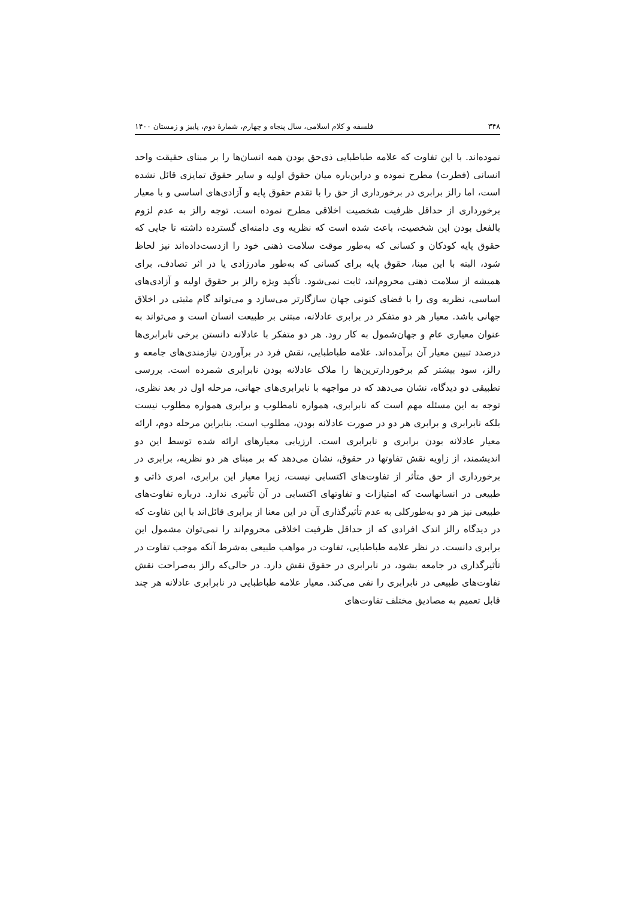۳۴۸ فلسفه و کلام اسلامی، سال پنجاه و چهارم، شمارهٔ دوم، پاییز و زمستان ۱۴۰۰
نموده‌اند. با این تفاوت که علامه طباطبایی ذی‌حق بودن همه انسان‌ها را بر مبنای حقیقت واحد انسانی (فطرت) مطرح نموده و دراین‌باره میان حقوق اولیه و سایر حقوق تمایزی قائل نشده است، اما رالز برابری در برخورداری از حق را با تقدم حقوق پایه و آزادی‌های اساسی و با معیار برخورداری از حداقل ظرفیت شخصیت اخلاقی مطرح نموده است. توجه رالز به عدم لزوم بالفعل بودن این شخصیت، باعث شده است که نظریه وی دامنه‌ای گسترده داشته تا جایی که حقوق پایه کودکان و کسانی که به‌طور موقت سلامت ذهنی خود را ازدست‌داده‌اند نیز لحاظ شود، البته با این مبنا، حقوق پایه برای کسانی که به‌طور مادرزادی یا در اثر تصادف، برای همیشه از سلامت ذهنی محروم‌اند، ثابت نمی‌شود. تأکید ویژه رالز بر حقوق اولیه و آزادی‌های اساسی، نظریه وی را با فضای کنونی جهان سازگارتر می‌سازد و می‌تواند گام مثبتی در اخلاق جهانی باشد. معیار هر دو متفکر در برابری عادلانه، مبتنی بر طبیعت انسان است و می‌تواند به عنوان معیاری عام و جهان‌شمول به کار رود. هر دو متفکر با عادلانه دانستن برخی نابرابری‌ها درصدد تبیین معیار آن برآمده‌اند. علامه طباطبایی، نقش فرد در برآوردن نیازمندی‌های جامعه و رالز، سود بیشتر کم برخوردارترین‌ها را ملاک عادلانه بودن نابرابری شمرده است. بررسی تطبیقی دو دیدگاه، نشان می‌دهد که در مواجهه با نابرابری‌های جهانی، مرحله اول در بعد نظری، توجه به این مسئله مهم است که نابرابری، همواره نامطلوب و برابری همواره مطلوب نیست بلکه نابرابری و برابری هر دو در صورت عادلانه بودن، مطلوب است. بنابراین مرحله دوم، ارائه معیار عادلانه بودن برابری و نابرابری است. ارزیابی معیارهای ارائه شده توسط این دو اندیشمند، از زاویه نقش تفاوتها در حقوق، نشان می‌دهد که بر مبنای هر دو نظریه، برابری در برخورداری از حق متأثر از تفاوت‌های اکتسابی نیست، زیرا معیار این برابری، امری ذاتی و طبیعی در انسانهاست که امتیازات و تفاوتهای اکتسابی در آن تأثیری ندارد. درباره تفاوت‌های طبیعی نیز هر دو به‌طورکلی به عدم تأثیرگذاری آن در این معنا از برابری قائل‌اند با این تفاوت که در دیدگاه رالز اندک افرادی که از حداقل ظرفیت اخلاقی محروم‌اند را نمی‌توان مشمول این برابری دانست. در نظر علامه طباطبایی، تفاوت در مواهب طبیعی به‌شرط آنکه موجب تفاوت در تأثیرگذاری در جامعه بشود، در نابرابری در حقوق نقش دارد. در حالی‌که رالز به‌صراحت نقش تفاوت‌های طبیعی در نابرابری را نفی می‌کند. معیار علامه طباطبایی در نابرابری عادلانه هر چند قابل تعمیم به مصادیق مختلف تفاوت‌های